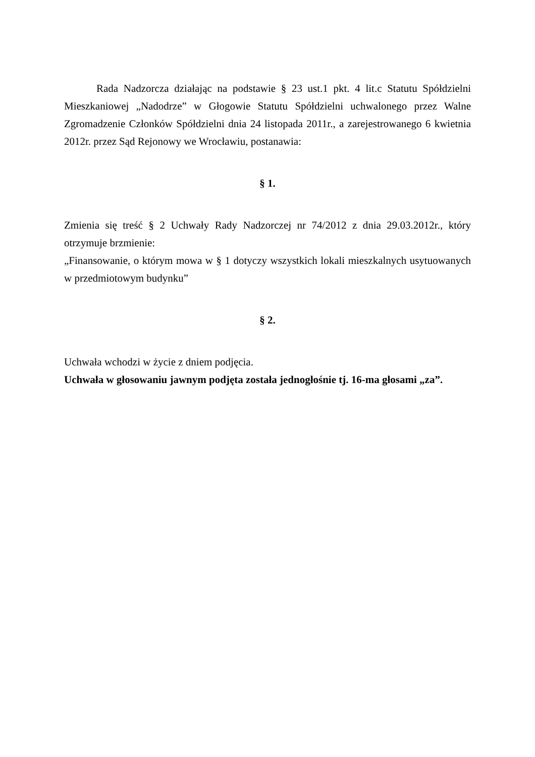Rada Nadzorcza działając na podstawie § 23 ust.1 pkt. 4 lit.c Statutu Spółdzielni Mieszkaniowej „Nadodrze” w Głogowie Statutu Spółdzielni uchwalonego przez Walne Zgromadzenie Członków Spółdzielni dnia 24 listopada 2011r., a zarejestrowanego 6 kwietnia 2012r. przez Sąd Rejonowy we Wrocławiu, postanawia:
§ 1.
Zmienia się treść § 2 Uchwały Rady Nadzorczej nr 74/2012 z dnia 29.03.2012r., który otrzymuje brzmienie:
„Finansowanie, o którym mowa w § 1 dotyczy wszystkich lokali mieszkalnych usytuowanych w przedmiotowym budynku”
§ 2.
Uchwała wchodzi w życie z dniem podjęcia.
Uchwała w głosowaniu jawnym podjęta została jednogłośnie tj. 16-ma głosami „za”.